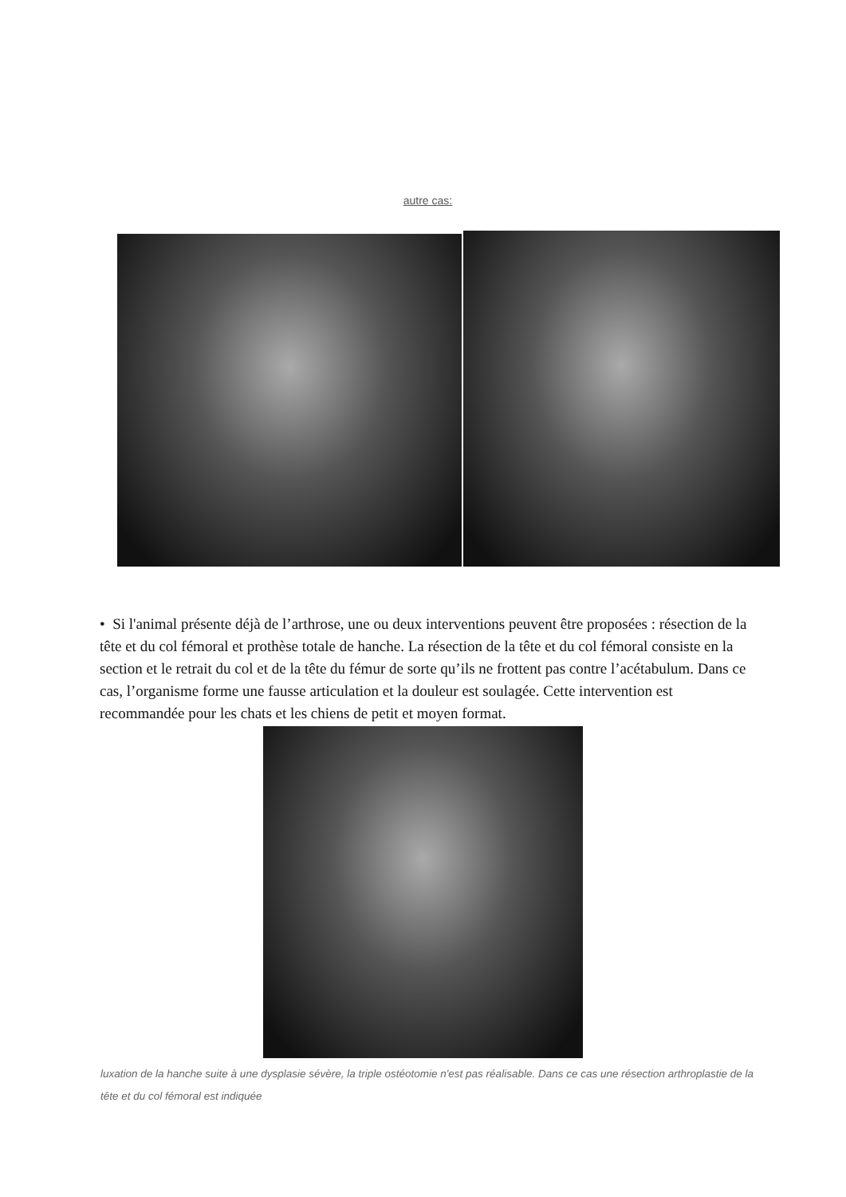autre cas:
• Si l'animal présente déjà de l’arthrose, une ou deux interventions peuvent être proposées : résection de la tête et du col fémoral et prothèse totale de hanche. La résection de la tête et du col fémoral consiste en la section et le retrait du col et de la tête du fémur de sorte qu’ils ne frottent pas contre l’acétabulum. Dans ce cas, l’organisme forme une fausse articulation et la douleur est soulagée. Cette intervention est recommandée pour les chats et les chiens de petit et moyen format.
luxation de la hanche suite à une dysplasie sévère, la triple ostéotomie n'est pas réalisable. Dans ce cas une résection arthroplastie de la tête et du col fémoral est indiquée